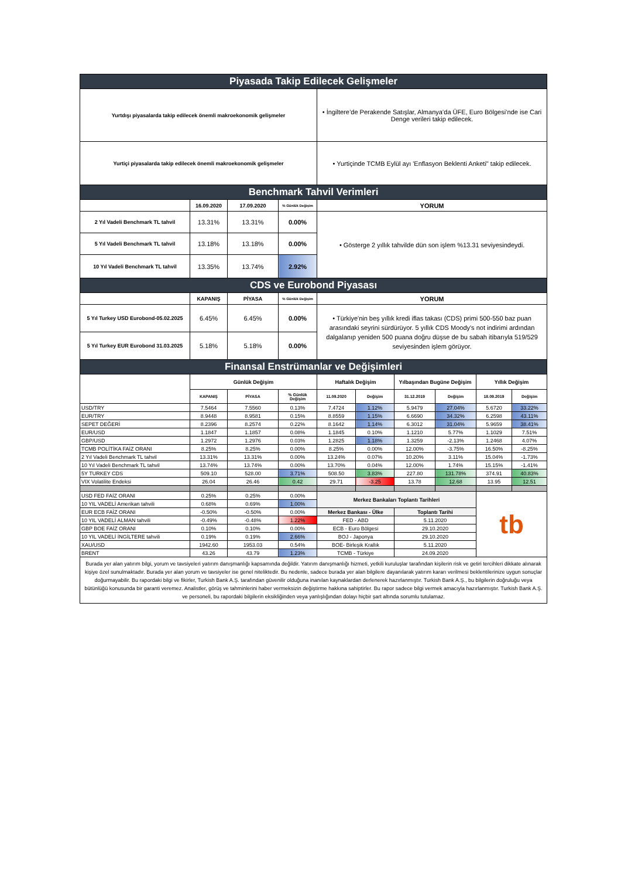| Piyasada Takip Edilecek Gelişmeler | | | | | | | | | |
| --- | --- | --- | --- | --- | --- | --- | --- | --- | --- |
| Yurtdışı piyasalarda takip edilecek önemli makroekonomik gelişmeler | | | | • İngiltere’de Perakende Satışlar, Almanya’da ÜFE, Euro Bölgesi’nde ise Cari Denge verileri takip edilecek. | | | | | |
| Yurtiçi piyasalarda takip edilecek önemli makroekonomik gelişmeler | | | | • Yurtiçinde TCMB Eylül ayı 'Enflasyon Beklenti Anketi" takip edilecek. | | | | | |
| Benchmark Tahvil Verimleri | | | | | | | | | |
| | 16.09.2020 | 17.09.2020 | % Günlük Değişim | YORUM | | | | | |
| 2 Yıl Vadeli Benchmark TL tahvil | 13.31% | 13.31% | 0.00% | • Gösterge 2 yıllık tahvilde dün son işlem %13.31 seviyesindeydi. | | | | | |
| 5 Yıl Vadeli Benchmark TL tahvil | 13.18% | 13.18% | 0.00% | | | | | | |
| 10 Yıl Vadeli Benchmark TL tahvil | 13.35% | 13.74% | 2.92% | | | | | | |
| CDS ve Eurobond Piyasası | | | | | | | | | |
| | KAPANIŞ | PİYASA | % Günlük Değişim | YORUM | | | | | |
| 5 Yıl Turkey USD Eurobond-05.02.2025 | 6.45% | 6.45% | 0.00% | • Türkiye'nin beş yıllık kredi iflas takası (CDS) primi 500-550 baz puan arasındaki seyrini sürdürüyor. 5 yıllık CDS Moody's not indirimi ardından dalgalanıp yeniden 500 puana doğru düşse de bu sabah itibarıyla 519/529 seviyesinden işlem görüyor. | | | | | |
| 5 Yıl Turkey EUR Eurobond 31.03.2025 | 5.18% | 5.18% | 0.00% | | | | | | |
| Finansal Enstrümanlar ve Değişimleri | | | | | | | | | |
| | Günlük Değişim | | | Haftalık Değişim | | Yılbaşından Bugüne Değişim | | Yıllık Değişim | |
| | KAPANIŞ | PİYASA | % Günlük Değişim | 11.09.2020 | Değişim | 31.12.2019 | Değişim | 18.09.2019 | Değişim |
| USD/TRY | 7.5464 | 7.5560 | 0.13% | 7.4724 | 1.12% | 5.9479 | 27.04% | 5.6720 | 33.22% |
| EUR/TRY | 8.9448 | 8.9581 | 0.15% | 8.8559 | 1.15% | 6.6690 | 34.32% | 6.2598 | 43.11% |
| SEPET DEĞERİ | 8.2396 | 8.2574 | 0.22% | 8.1642 | 1.14% | 6.3012 | 31.04% | 5.9659 | 38.41% |
| EUR/USD | 1.1847 | 1.1857 | 0.08% | 1.1845 | 0.10% | 1.1210 | 5.77% | 1.1029 | 7.51% |
| GBP/USD | 1.2972 | 1.2976 | 0.03% | 1.2825 | 1.18% | 1.3259 | -2.13% | 1.2468 | 4.07% |
| TCMB POLİTİKA FAİZ ORANI | 8.25% | 8.25% | 0.00% | 8.25% | 0.00% | 12.00% | -3.75% | 16.50% | -8.25% |
| 2 Yıl Vadeli Benchmark TL tahvil | 13.31% | 13.31% | 0.00% | 13.24% | 0.07% | 10.20% | 3.11% | 15.04% | -1.73% |
| 10 Yıl Vadeli Benchmark TL tahvil | 13.74% | 13.74% | 0.00% | 13.70% | 0.04% | 12.00% | 1.74% | 15.15% | -1.41% |
| 5Y TURKEY CDS | 509.10 | 528.00 | 3.71% | 508.50 | 3.83% | 227.80 | 131.78% | 374.91 | 40.83% |
| VIX Volatilite Endeksi | 26.04 | 26.46 | 0.42 | 29.71 | -3.25 | 13.78 | 12.68 | 13.95 | 12.51 |
| USD FED FAİZ ORANI | 0.25% | 0.25% | 0.00% | Merkez Bankaları Toplantı Tarihleri | | | | tb | |
| 10 YIL VADELİ Amerikan tahvili | 0.68% | 0.69% | 1.00% | | | | | | |
| EUR ECB FAİZ ORANI | -0.50% | -0.50% | 0.00% | Merkez Bankası - Ülke | | Toplantı Tarihi | | | |
| 10 YIL VADELİ ALMAN tahvili | -0.49% | -0.48% | 1.22% | FED - ABD | | 5.11.2020 | | | |
| GBP BOE FAİZ ORANI | 0.10% | 0.10% | 0.00% | ECB - Euro Bölgesi | | 29.10.2020 | | | |
| 10 YIL VADELİ İNGİLTERE tahvili | 0.19% | 0.19% | 2.66% | BOJ - Japonya | | 29.10.2020 | | | |
| XAU/USD | 1942.60 | 1953.03 | 0.54% | BOE- Birleşik Krallık | | 5.11.2020 | | | |
| BRENT | 43.26 | 43.79 | 1.23% | TCMB - Türkiye | | 24.09.2020 | | | |
| Burada yer alan yatırım bilgi, yorum ve tavsiyeleri yatırım danışmanlığı kapsamında değildir. Yatırım danışmanlığı hizmeti, yetkili kuruluşlar tarafından kişilerin risk ve getiri tercihleri dikkate alınarak kişiye özel sunulmaktadır. Burada yer alan yorum ve tavsiyeler ise genel niteliktedir. Bu nedenle, sadece burada yer alan bilgilere dayanılarak yatırım kararı verilmesi beklentilerinize uygun sonuçlar doğurmayabilir. Bu rapordaki bilgi ve fikirler, Turkish Bank A.Ş. tarafından güvenilir olduğuna inanılan kaynaklardan derlenerek hazırlanmıştır. Turkish Bank A.Ş., bu bilgilerin doğruluğu veya bütünlüğü konusunda bir garanti veremez. Analistler, görüş ve tahminlerini haber vermeksizin değiştirme hakkına sahiptirler. Bu rapor sadece bilgi vermek amacıyla hazırlanmıştır. Turkish Bank A.Ş. ve personeli, bu rapordaki bilgilerin eksikliğinden veya yanlışlığından dolayı hiçbir şart altında sorumlu tutulamaz. | | | | | | | | | |